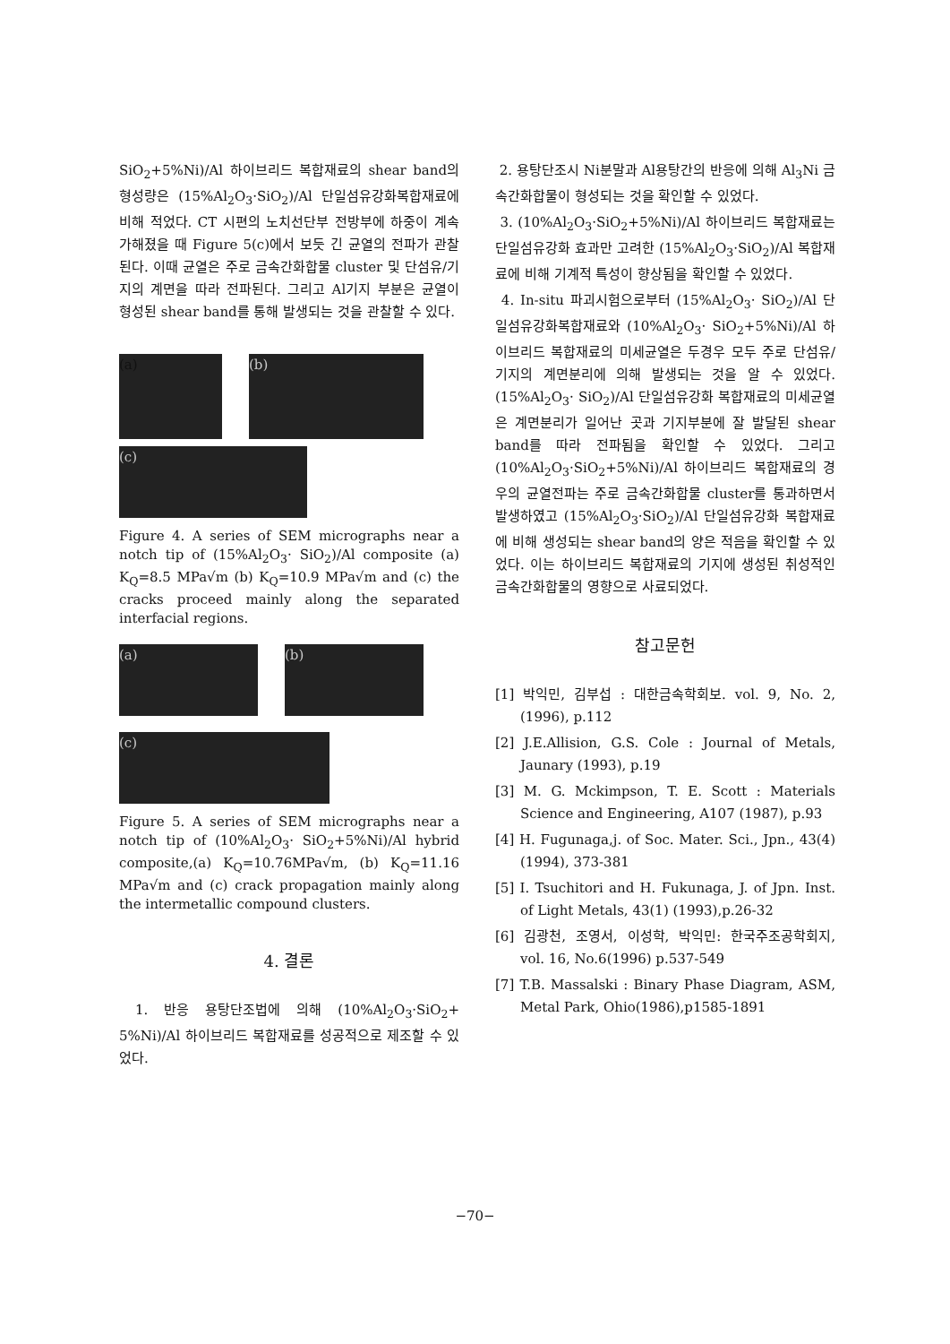SiO<sub>2</sub>+5%Ni)/Al 하이브리드 복합재료의 shear band의 형성량은 (15%Al<sub>2</sub>O<sub>3</sub>·SiO<sub>2</sub>)/Al 단일섬유강화복합재료에 비해 적었다. CT 시편의 노치선단부 전방부에 하중이 계속 가해졌을 때 Figure 5(c)에서 보듯 긴 균열의 전파가 관찰된다. 이때 균열은 주로 금속간화합물 cluster 및 단섬유/기지의 계면을 따라 전파된다. 그리고 Al기지 부분은 균열이 형성된 shear band를 통해 발생되는 것을 관찰할 수 있다.
(a) (b)
(c)
Figure 4. A series of SEM micrographs near a notch tip of (15%Al<sub>2</sub>O<sub>3</sub>· SiO<sub>2</sub>)/Al composite (a) K<sub>Q</sub>=8.5 MPa√m (b) K<sub>Q</sub>=10.9 MPa√m and (c) the cracks proceed mainly along the separated interfacial regions.
(a) (b)
(c)
Figure 5. A series of SEM micrographs near a notch tip of (10%Al<sub>2</sub>O<sub>3</sub>· SiO<sub>2</sub>+5%Ni)/Al hybrid composite,(a) K<sub>Q</sub>=10.76MPa√m, (b) K<sub>Q</sub>=11.16 MPa√m and (c) crack propagation mainly along the intermetallic compound clusters.
4. 결론
1. 반응 용탕단조법에 의해 (10%Al<sub>2</sub>O<sub>3</sub>·SiO<sub>2</sub>+ 5%Ni)/Al 하이브리드 복합재료를 성공적으로 제조할 수 있었다.
2. 용탕단조시 Ni분말과 Al용탕간의 반응에 의해 Al<sub>3</sub>Ni 금속간화합물이 형성되는 것을 확인할 수 있었다.
3. (10%Al<sub>2</sub>O<sub>3</sub>·SiO<sub>2</sub>+5%Ni)/Al 하이브리드 복합재료는 단일섬유강화 효과만 고려한 (15%Al<sub>2</sub>O<sub>3</sub>·SiO<sub>2</sub>)/Al 복합재료에 비해 기계적 특성이 향상됨을 확인할 수 있었다.
4. In-situ 파괴시험으로부터 (15%Al<sub>2</sub>O<sub>3</sub>· SiO<sub>2</sub>)/Al 단일섬유강화복합재료와 (10%Al<sub>2</sub>O<sub>3</sub>· SiO<sub>2</sub>+5%Ni)/Al 하이브리드 복합재료의 미세균열은 두경우 모두 주로 단섬유/기지의 계면분리에 의해 발생되는 것을 알 수 있었다. (15%Al<sub>2</sub>O<sub>3</sub>· SiO<sub>2</sub>)/Al 단일섬유강화 복합재료의 미세균열은 계면분리가 일어난 곳과 기지부분에 잘 발달된 shear band를 따라 전파됨을 확인할 수 있었다. 그리고 (10%Al<sub>2</sub>O<sub>3</sub>·SiO<sub>2</sub>+5%Ni)/Al 하이브리드 복합재료의 경우의 균열전파는 주로 금속간화합물 cluster를 통과하면서 발생하였고 (15%Al<sub>2</sub>O<sub>3</sub>·SiO<sub>2</sub>)/Al 단일섬유강화 복합재료에 비해 생성되는 shear band의 양은 적음을 확인할 수 있었다. 이는 하이브리드 복합재료의 기지에 생성된 취성적인 금속간화합물의 영향으로 사료되었다.
참고문헌
[1] 박익민, 김부섭 : 대한금속학회보. vol. 9, No. 2, (1996), p.112
[2] J.E.Allision, G.S. Cole : Journal of Metals, Jaunary (1993), p.19
[3] M. G. Mckimpson, T. E. Scott : Materials Science and Engineering, A107 (1987), p.93
[4] H. Fugunaga,j. of Soc. Mater. Sci., Jpn., 43(4) (1994), 373-381
[5] I. Tsuchitori and H. Fukunaga, J. of Jpn. Inst. of Light Metals, 43(1) (1993),p.26-32
[6] 김광천, 조영서, 이성학, 박익민: 한국주조공학회지, vol. 16, No.6(1996) p.537-549
[7] T.B. Massalski : Binary Phase Diagram, ASM, Metal Park, Ohio(1986),p1585-1891
−70−